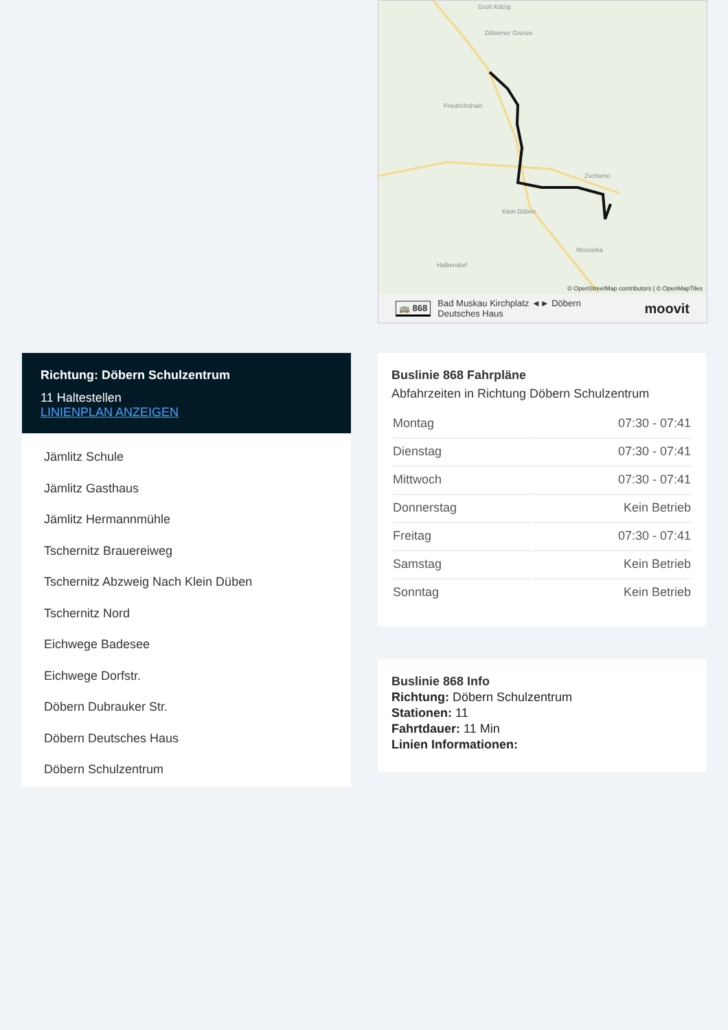Groß Kölzig
Döberner Grenze
Friedrichshain
Zschorno
Klein Düben
Wossinka
Halbendorf
© OpenStreetMap contributors | © OpenMapTiles
🚌 868 Bad Muskau Kirchplatz ◄► Döbern
Deutsches Haus moovit
Richtung: Döbern Schulzentrum
11 Haltestellen
LINIENPLAN ANZEIGEN
Jämlitz Schule
Jämlitz Gasthaus
Jämlitz Hermannmühle
Tschernitz Brauereiweg
Tschernitz Abzweig Nach Klein Düben
Tschernitz Nord
Eichwege Badesee
Eichwege Dorfstr.
Döbern Dubrauker Str.
Döbern Deutsches Haus
Döbern Schulzentrum
Buslinie 868 Fahrpläne
Abfahrzeiten in Richtung Döbern Schulzentrum
| Montag | 07:30 - 07:41 |
| Dienstag | 07:30 - 07:41 |
| Mittwoch | 07:30 - 07:41 |
| Donnerstag | Kein Betrieb |
| Freitag | 07:30 - 07:41 |
| Samstag | Kein Betrieb |
| Sonntag | Kein Betrieb |
Buslinie 868 Info
Richtung: Döbern Schulzentrum
Stationen: 11
Fahrtdauer: 11 Min
Linien Informationen: